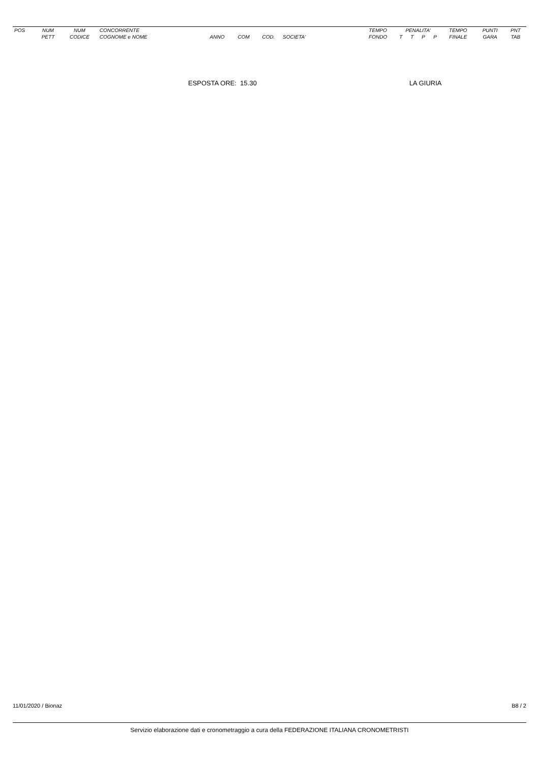| POS | NUM | NUM | CONCORRENTE | | | | | TEMPO | PENALITA' | | | | TEMPO | PUNTI | PNT |
| --- | --- | --- | --- | --- | --- | --- | --- | --- | --- | --- | --- | --- | --- | --- | --- |
| | PETT | CODICE | COGNOME e NOME | ANNO | COM | COD. | SOCIETA' | FONDO | T | T | P | P | FINALE | GARA | TAB |
ESPOSTA ORE: 15.30 LA GIURIA
11/01/2020 / Bionaz B8 / 2
Servizio elaborazione dati e cronometraggio a cura della FEDERAZIONE ITALIANA CRONOMETRISTI